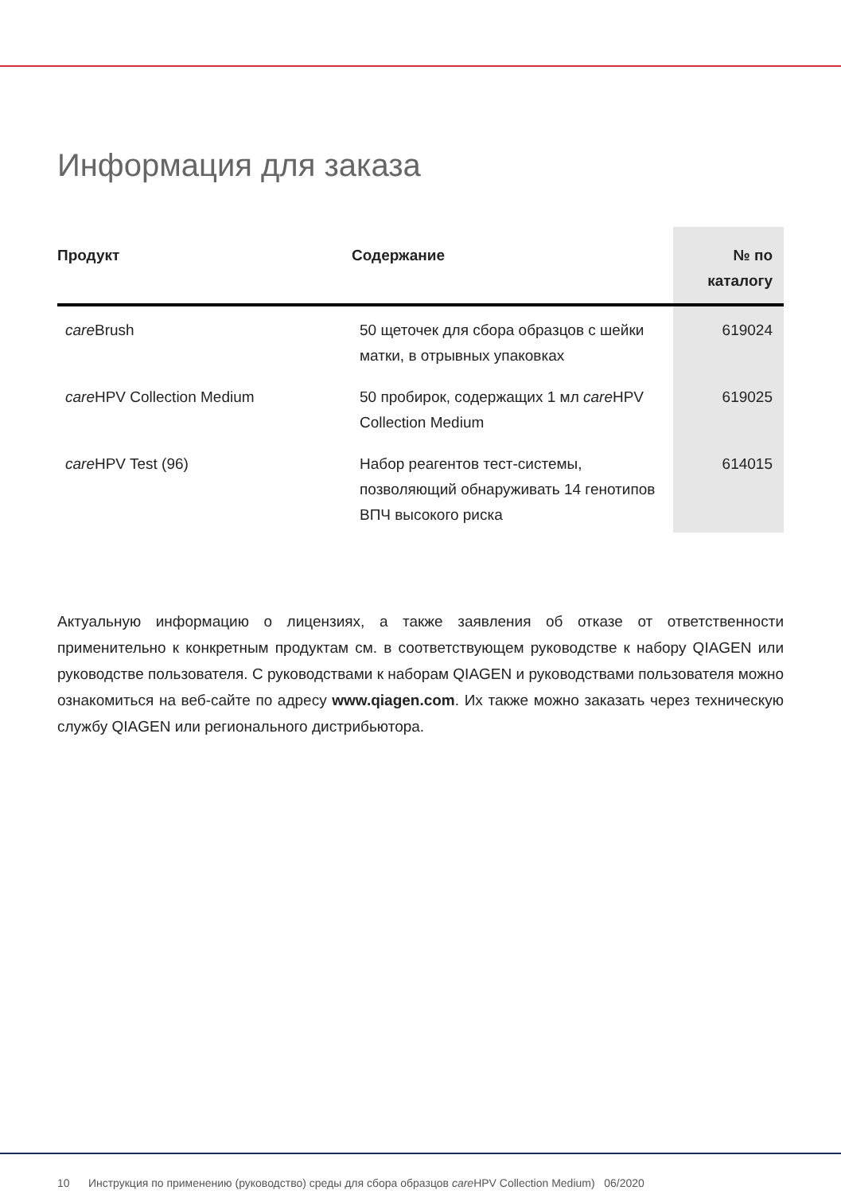Информация для заказа
| Продукт | Содержание | № по каталогу |
| --- | --- | --- |
| care Brush | 50 щеточек для сбора образцов с шейки матки, в отрывных упаковках | 619024 |
| care HPV Collection Medium | 50 пробирок, содержащих 1 мл care HPV Collection Medium | 619025 |
| care HPV Test (96) | Набор реагентов тест-системы, позволяющий обнаруживать 14 генотипов ВПЧ высокого риска | 614015 |
Актуальную информацию о лицензиях, а также заявления об отказе от ответственности применительно к конкретным продуктам см. в соответствующем руководстве к набору QIAGEN или руководстве пользователя. С руководствами к наборам QIAGEN и руководствами пользователя можно ознакомиться на веб-сайте по адресу www.qiagen.com. Их также можно заказать через техническую службу QIAGEN или регионального дистрибьютора.
10 Инструкция по применению (руководство) среды для сбора образцов care HPV Collection Medium) 06/2020